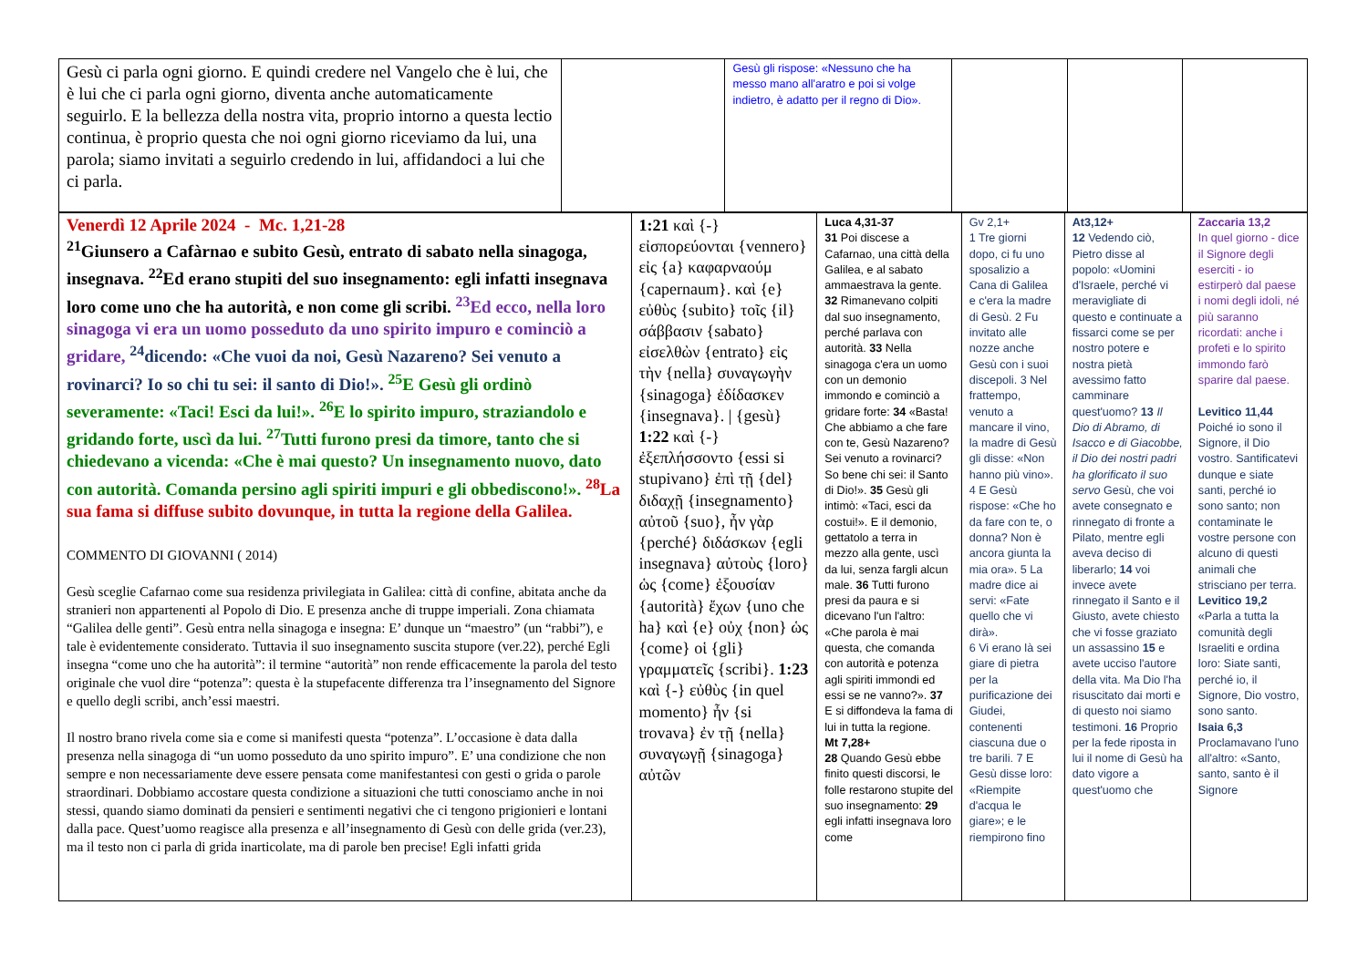| Gesù ci parla ogni giorno. E quindi credere nel Vangelo che è lui, che è lui che ci parla ogni giorno, diventa anche automaticamente seguirlo. E la bellezza della nostra vita, proprio intorno a questa lectio continua, è proprio questa che noi ogni giorno riceviamo da lui, una parola; siamo invitati a seguirlo credendo in lui, affidandoci a lui che ci parla. | | Gesù gli rispose: «Nessuno che ha messo mano all'aratro e poi si volge indietro, è adatto per il regno di Dio». | | | |
| Venerdì 12 Aprile 2024 - Mc. 1,21-28 <sup>21</sup> Giunsero a Cafàrnao e subito Gesù, entrato di sabato nella sinagoga, insegnava. <sup>22</sup>Ed erano stupiti del suo insegnamento: egli infatti insegnava loro come uno che ha autorità, e non come gli scribi. <sup>23</sup>Ed ecco, nella loro sinagoga vi era un uomo posseduto da uno spirito impuro e cominciò a gridare, <sup>24</sup>dicendo: «Che vuoi da noi, Gesù Nazareno? Sei venuto a rovinarci? Io so chi tu sei: il santo di Dio!». <sup>25</sup>E Gesù gli ordinò severamente: «Taci! Esci da lui!». <sup>26</sup>E lo spirito impuro, straziandolo e gridando forte, uscì da lui. <sup>27</sup>Tutti furono presi da timore, tanto che si chiedevano a vicenda: «Che è mai questo? Un insegnamento nuovo, dato con autorità. Comanda persino agli spiriti impuri e gli obbediscono!». <sup>28</sup>La sua fama si diffuse subito dovunque, in tutta la regione della Galilea. COMMENTO DI GIOVANNI ( 2014) Gesù sceglie Cafarnao come sua residenza privilegiata in Galilea: città di confine, abitata anche da stranieri non appartenenti al Popolo di Dio. E presenza anche di truppe imperiali. Zona chiamata “Galilea delle genti”. Gesù entra nella sinagoga e insegna: E’ dunque un “maestro” (un “rabbi”), e tale è evidentemente considerato. Tuttavia il suo insegnamento suscita stupore (ver.22), perché Egli insegna “come uno che ha autorità”: il termine “autorità” non rende efficacemente la parola del testo originale che vuol dire “potenza”: questa è la stupefacente differenza tra l’insegnamento del Signore e quello degli scribi, anch’essi maestri. Il nostro brano rivela come sia e come si manifesti questa “potenza”. L’occasione è data dalla presenza nella sinagoga di “un uomo posseduto da uno spirito impuro”. E’ una condizione che non sempre e non necessariamente deve essere pensata come manifestantesi con gesti o grida o parole straordinari. Dobbiamo accostare questa condizione a situazioni che tutti conosciamo anche in noi stessi, quando siamo dominati da pensieri e sentimenti negativi che ci tengono prigionieri e lontani dalla pace. Quest’uomo reagisce alla presenza e all’insegnamento di Gesù con delle grida (ver.23), ma il testo non ci parla di grida inarticolate, ma di parole ben precise! Egli infatti grida | 1:21 καὶ {-} εἰσπορεύονται {vennero} εἰς {a} καφαρναούμ {capernaum}. καὶ {e} εὐθὺς {subito} τοῖς {il} σάββασιν {sabato} εἰσελθὼν {entrato} εἰς τὴν {nella} συναγωγὴν {sinagoga} ἐδίδασκεν {insegnava}. / {gesù} 1:22 καὶ {-} ἐξεπλήσσοντο {essi si stupivano} ἐπὶ τῇ {del} διδαχῇ {insegnamento} αὐτοῦ {suo}, ἦν γὰρ {perché} διδάσκων {egli insegnava} αὐτοὺς {loro} ὡς {come} ἐξουσίαν {autorità} ἔχων {uno che ha} καὶ {e} οὐχ {non} ὡς {come} οἱ {gli} γραμματεῖς {scribi}. 1:23 καὶ {-} εὐθὺς {in quel momento} ἦν {si trovava} ἐν τῇ {nella} συναγωγῇ {sinagoga} αὐτῶν | Luca 4,31-37 31 Poi discese a Cafarnao, una città della Galilea, e al sabato ammaestrava la gente. 32 Rimanevano colpiti dal suo insegnamento, perché parlava con autorità. 33 Nella sinagoga c'era un uomo con un demonio immondo e cominciò a gridare forte: 34 «Basta! Che abbiamo a che fare con te, Gesù Nazareno? Sei venuto a rovinarci? So bene chi sei: il Santo di Dio!». 35 Gesù gli intimò: «Taci, esci da costui!». E il demonio, gettatolo a terra in mezzo alla gente, uscì da lui, senza fargli alcun male. 36 Tutti furono presi da paura e si dicevano l'un l'altro: «Che parola è mai questa, che comanda con autorità e potenza agli spiriti immondi ed essi se ne vanno?». 37 E si diffondeva la fama di lui in tutta la regione. Mt 7,28+ 28 Quando Gesù ebbe finito questi discorsi, le folle restarono stupite del suo insegnamento: 29 egli infatti insegnava loro come | Gv 2,1+ 1 Tre giorni dopo, ci fu uno sposalizio a Cana di Galilea e c'era la madre di Gesù. 2 Fu invitato alle nozze anche Gesù con i suoi discepoli. 3 Nel frattempo, venuto a mancare il vino, la madre di Gesù gli disse: «Non hanno più vino». 4 E Gesù rispose: «Che ho da fare con te, o donna? Non è ancora giunta la mia ora». 5 La madre dice ai servi: «Fate quello che vi dirà». 6 Vi erano là sei giare di pietra per la purificazione dei Giudei, contenenti ciascuna due o tre barili. 7 E Gesù disse loro: «Riempite d'acqua le giare»; e le riempirono fino | At3,12+ 12 Vedendo ciò, Pietro disse al popolo: «Uomini d'Israele, perché vi meravigliate di questo e continuate a fissarci come se per nostro potere e nostra pietà avessimo fatto camminare quest'uomo? 13 Il Dio di Abramo, di Isacco e di Giacobbe, il Dio dei nostri padri ha glorificato il suo servo Gesù, che voi avete consegnato e rinnegato di fronte a Pilato, mentre egli aveva deciso di liberarlo; 14 voi invece avete rinnegato il Santo e il Giusto, avete chiesto che vi fosse graziato un assassino 15 e avete ucciso l'autore della vita. Ma Dio l'ha risuscitato dai morti e di questo noi siamo testimoni. 16 Proprio per la fede riposta in lui il nome di Gesù ha dato vigore a quest'uomo che | Zaccaria 13,2 In quel giorno - dice il Signore degli eserciti - io estirperò dal paese i nomi degli idoli, né più saranno ricordati: anche i profeti e lo spirito immondo farò sparire dal paese. Levitico 11,44 Poiché io sono il Signore, il Dio vostro. Santificatevi dunque e siate santi, perché io sono santo; non contaminate le vostre persone con alcuno di questi animali che strisciano per terra. Levitico 19,2 «Parla a tutta la comunità degli Israeliti e ordina loro: Siate santi, perché io, il Signore, Dio vostro, sono santo. Isaia 6,3 Proclamavano l'uno all'altro: «Santo, santo, santo è il Signore |